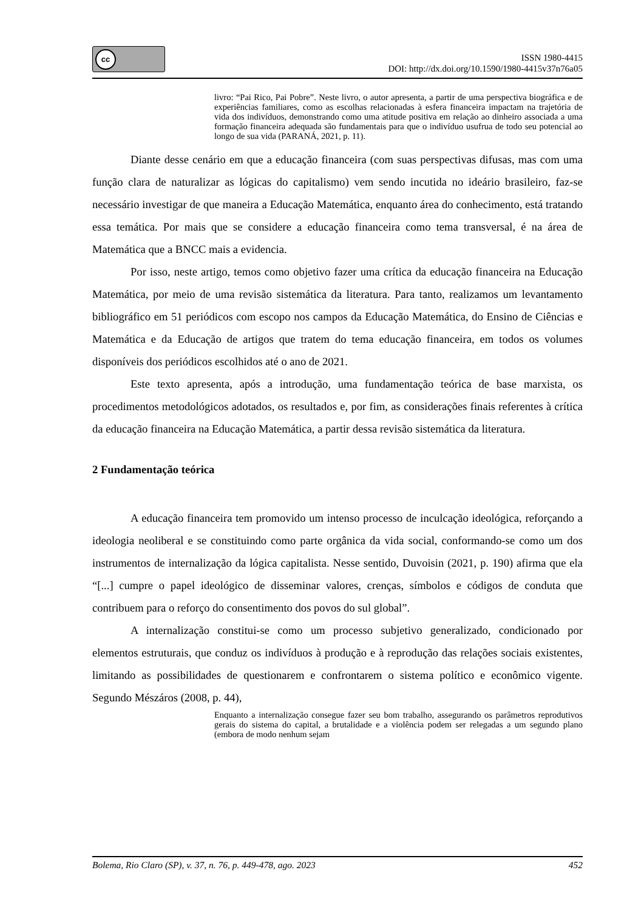cc
ISSN 1980-4415
DOI: http://dx.doi.org/10.1590/1980-4415v37n76a05
livro: “Pai Rico, Pai Pobre”. Neste livro, o autor apresenta, a partir de uma perspectiva biográfica e de experiências familiares, como as escolhas relacionadas à esfera financeira impactam na trajetória de vida dos indivíduos, demonstrando como uma atitude positiva em relação ao dinheiro associada a uma formação financeira adequada são fundamentais para que o indivíduo usufrua de todo seu potencial ao longo de sua vida (PARANÁ, 2021, p. 11).
Diante desse cenário em que a educação financeira (com suas perspectivas difusas, mas com uma função clara de naturalizar as lógicas do capitalismo) vem sendo incutida no ideário brasileiro, faz-se necessário investigar de que maneira a Educação Matemática, enquanto área do conhecimento, está tratando essa temática. Por mais que se considere a educação financeira como tema transversal, é na área de Matemática que a BNCC mais a evidencia.
Por isso, neste artigo, temos como objetivo fazer uma crítica da educação financeira na Educação Matemática, por meio de uma revisão sistemática da literatura. Para tanto, realizamos um levantamento bibliográfico em 51 periódicos com escopo nos campos da Educação Matemática, do Ensino de Ciências e Matemática e da Educação de artigos que tratem do tema educação financeira, em todos os volumes disponíveis dos periódicos escolhidos até o ano de 2021.
Este texto apresenta, após a introdução, uma fundamentação teórica de base marxista, os procedimentos metodológicos adotados, os resultados e, por fim, as considerações finais referentes à crítica da educação financeira na Educação Matemática, a partir dessa revisão sistemática da literatura.
2 Fundamentação teórica
A educação financeira tem promovido um intenso processo de inculcação ideológica, reforçando a ideologia neoliberal e se constituindo como parte orgânica da vida social, conformando-se como um dos instrumentos de internalização da lógica capitalista. Nesse sentido, Duvoisin (2021, p. 190) afirma que ela “[...] cumpre o papel ideológico de disseminar valores, crenças, símbolos e códigos de conduta que contribuem para o reforço do consentimento dos povos do sul global”.
A internalização constitui-se como um processo subjetivo generalizado, condicionado por elementos estruturais, que conduz os indivíduos à produção e à reprodução das relações sociais existentes, limitando as possibilidades de questionarem e confrontarem o sistema político e econômico vigente. Segundo Mészáros (2008, p. 44),
Enquanto a internalização consegue fazer seu bom trabalho, assegurando os parâmetros reprodutivos gerais do sistema do capital, a brutalidade e a violência podem ser relegadas a um segundo plano (embora de modo nenhum sejam
Bolema, Rio Claro (SP), v. 37, n. 76, p. 449-478, ago. 2023 452